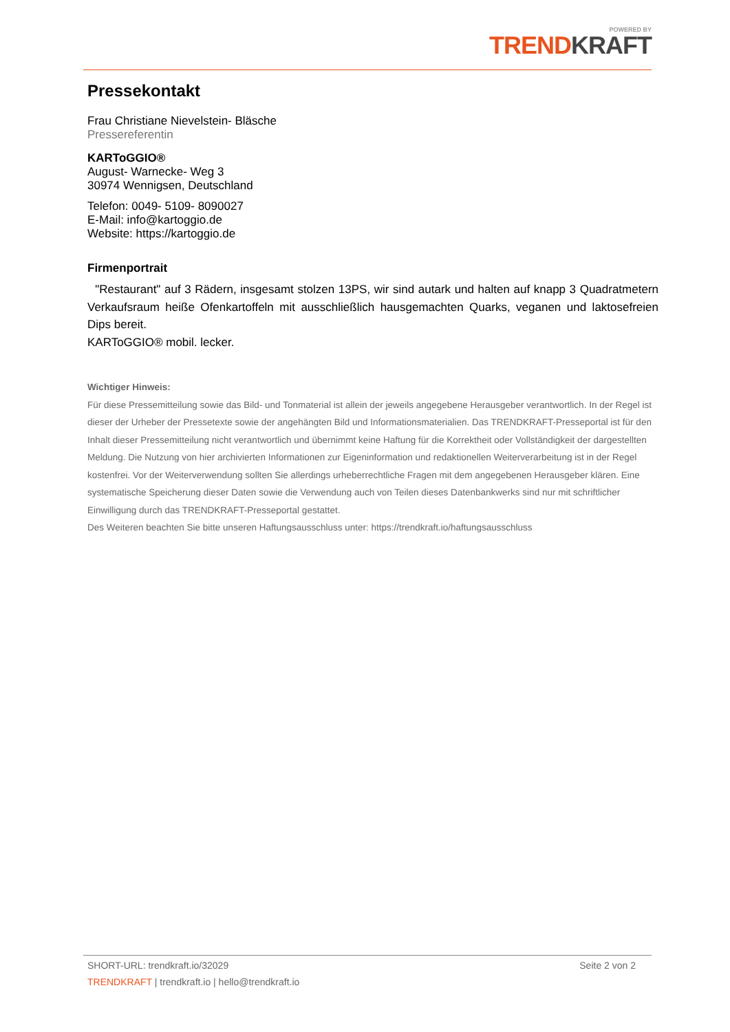POWERED BY
TREND KRAFT
Pressekontakt
Frau Christiane Nievelstein- Bläsche
Pressereferentin
KARToGGIO®
August- Warnecke- Weg 3
30974 Wennigsen, Deutschland
Telefon: 0049- 5109- 8090027
E-Mail: info@kartoggio.de
Website: https://kartoggio.de
Firmenportrait
"Restaurant" auf 3 Rädern, insgesamt stolzen 13PS, wir sind autark und halten auf knapp 3 Quadratmetern Verkaufsraum heiße Ofenkartoffeln mit ausschließlich hausgemachten Quarks, veganen und laktosefreien Dips bereit.
KARToGGIO® mobil. lecker.
Wichtiger Hinweis:
Für diese Pressemitteilung sowie das Bild- und Tonmaterial ist allein der jeweils angegebene Herausgeber verantwortlich. In der Regel ist dieser der Urheber der Pressetexte sowie der angehängten Bild und Informationsmaterialien. Das TRENDKRAFT-Presseportal ist für den Inhalt dieser Pressemitteilung nicht verantwortlich und übernimmt keine Haftung für die Korrektheit oder Vollständigkeit der dargestellten Meldung. Die Nutzung von hier archivierten Informationen zur Eigeninformation und redaktionellen Weiterverarbeitung ist in der Regel kostenfrei. Vor der Weiterverwendung sollten Sie allerdings urheberrechtliche Fragen mit dem angegebenen Herausgeber klären. Eine systematische Speicherung dieser Daten sowie die Verwendung auch von Teilen dieses Datenbankwerks sind nur mit schriftlicher Einwilligung durch das TRENDKRAFT-Presseportal gestattet.
Des Weiteren beachten Sie bitte unseren Haftungsausschluss unter: https://trendkraft.io/haftungsausschluss
SHORT-URL: trendkraft.io/32029 Seite 2 von 2
TRENDKRAFT | trendkraft.io | hello@trendkraft.io